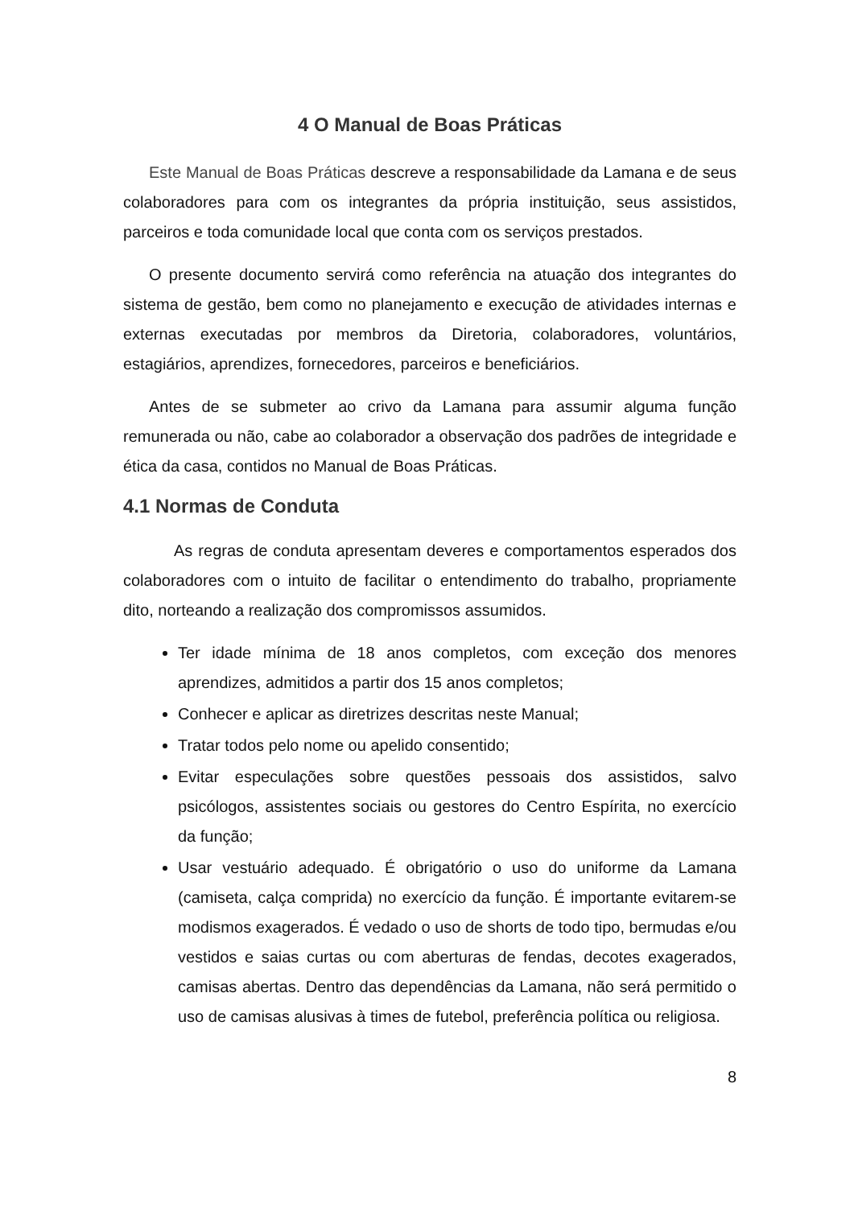4 O Manual de Boas Práticas
Este Manual de Boas Práticas descreve a responsabilidade da Lamana e de seus colaboradores para com os integrantes da própria instituição, seus assistidos, parceiros e toda comunidade local que conta com os serviços prestados.
O presente documento servirá como referência na atuação dos integrantes do sistema de gestão, bem como no planejamento e execução de atividades internas e externas executadas por membros da Diretoria, colaboradores, voluntários, estagiários, aprendizes, fornecedores, parceiros e beneficiários.
Antes de se submeter ao crivo da Lamana para assumir alguma função remunerada ou não, cabe ao colaborador a observação dos padrões de integridade e ética da casa, contidos no Manual de Boas Práticas.
4.1 Normas de Conduta
As regras de conduta apresentam deveres e comportamentos esperados dos colaboradores com o intuito de facilitar o entendimento do trabalho, propriamente dito, norteando a realização dos compromissos assumidos.
Ter idade mínima de 18 anos completos, com exceção dos menores aprendizes, admitidos a partir dos 15 anos completos;
Conhecer e aplicar as diretrizes descritas neste Manual;
Tratar todos pelo nome ou apelido consentido;
Evitar especulações sobre questões pessoais dos assistidos, salvo psicólogos, assistentes sociais ou gestores do Centro Espírita, no exercício da função;
Usar vestuário adequado. É obrigatório o uso do uniforme da Lamana (camiseta, calça comprida) no exercício da função. É importante evitarem-se modismos exagerados. É vedado o uso de shorts de todo tipo, bermudas e/ou vestidos e saias curtas ou com aberturas de fendas, decotes exagerados, camisas abertas. Dentro das dependências da Lamana, não será permitido o uso de camisas alusivas à times de futebol, preferência política ou religiosa.
8